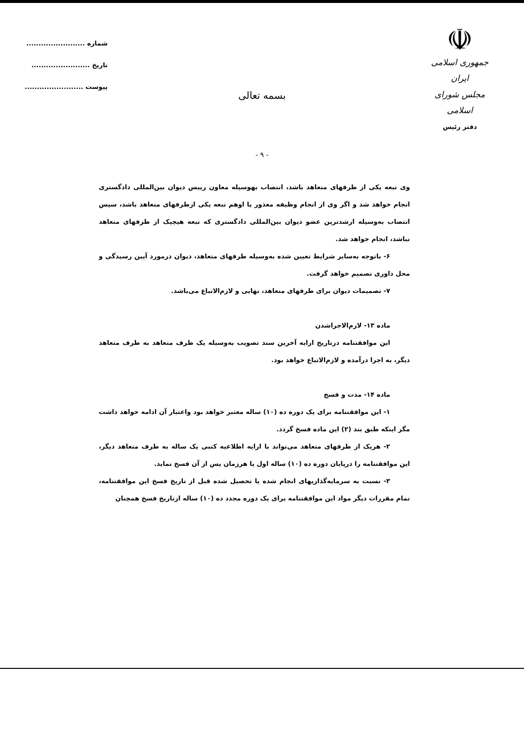☫
جمهوری اسلامی ایران
مجلس شورای اسلامی
دفتر رئیس
شماره ........................
تاریخ ........................
پیوست ........................
بسمه تعالی
- ۹ -
وی تبعه یکی از طرفهای متعاهد باشد، انتصاب بهوسیله معاون رییس دیوان بین‌المللی دادگستری انجام خواهد شد و اگر وی از انجام وظیفه معذور یا اوهم تبعه یکی ازطرفهای متعاهد باشد، سپس انتصاب به‌وسیله ارشدترین عضو دیوان بین‌المللی دادگستری که تبعه هیچیک از طرفهای متعاهد نباشد، انجام خواهد شد.
۶- باتوجه به‌سایر شرایط تعیین شده به‌وسیله طرفهای متعاهد، دیوان درمورد آیین رسیدگی و محل داوری تصمیم خواهد گرفت.
۷- تصمیمات دیوان برای طرفهای متعاهد، نهایی و لازم‌الاتباع می‌باشد.
ماده ۱۳- لازم‌الاجراشدن
این موافقتنامه درتاریخ ارایه آخرین سند تصویب به‌وسیله یک طرف متعاهد به طرف متعاهد دیگر، به اجرا درآمده و لازم‌الاتباع خواهد بود.
ماده ۱۴- مدت و فسخ
۱- این موافقتنامه برای یک دوره ده (۱۰) ساله معتبر خواهد بود واعتبار آن ادامه خواهد داشت مگر اینکه طبق بند (۲) این ماده فسخ گردد.
۲- هریک از طرفهای متعاهد می‌تواند با ارایه اطلاعیه کتبی یک ساله به طرف متعاهد دیگر، این موافقتنامه را درپایان دوره ده (۱۰) ساله اول یا هرزمان پس از آن فسخ نماید.
۳- نسبت به سرمایه‌گذاریهای انجام شده یا تحصیل شده قبل از تاریخ فسخ این موافقتنامه، تمام مقررات دیگر مواد این موافقتنامه برای یک دوره مجدد ده (۱۰) ساله ازتاریخ فسخ همچنان